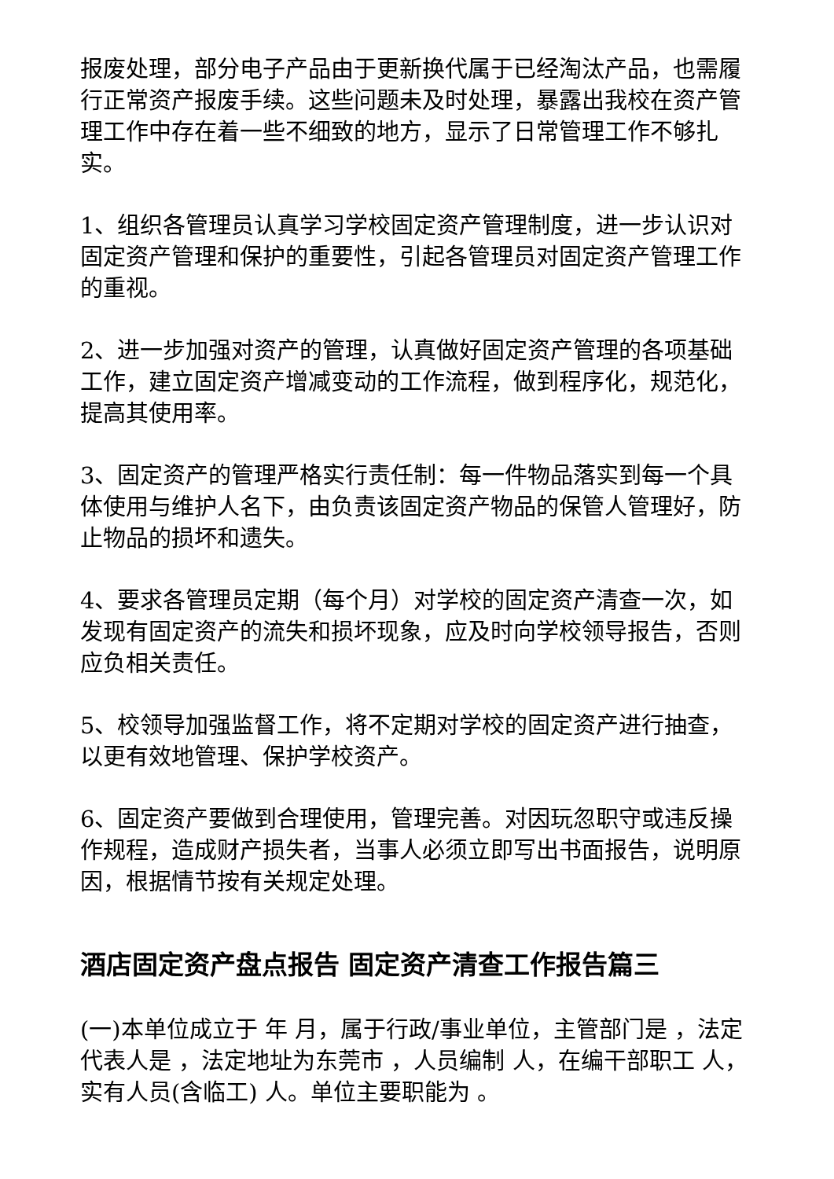报废处理，部分电子产品由于更新换代属于已经淘汰产品，也需履行正常资产报废手续。这些问题未及时处理，暴露出我校在资产管理工作中存在着一些不细致的地方，显示了日常管理工作不够扎实。
1、组织各管理员认真学习学校固定资产管理制度，进一步认识对固定资产管理和保护的重要性，引起各管理员对固定资产管理工作的重视。
2、进一步加强对资产的管理，认真做好固定资产管理的各项基础工作，建立固定资产增减变动的工作流程，做到程序化，规范化，提高其使用率。
3、固定资产的管理严格实行责任制：每一件物品落实到每一个具体使用与维护人名下，由负责该固定资产物品的保管人管理好，防止物品的损坏和遗失。
4、要求各管理员定期（每个月）对学校的固定资产清查一次，如发现有固定资产的流失和损坏现象，应及时向学校领导报告，否则应负相关责任。
5、校领导加强监督工作，将不定期对学校的固定资产进行抽查，以更有效地管理、保护学校资产。
6、固定资产要做到合理使用，管理完善。对因玩忽职守或违反操作规程，造成财产损失者，当事人必须立即写出书面报告，说明原因，根据情节按有关规定处理。
酒店固定资产盘点报告 固定资产清查工作报告篇三
(一)本单位成立于 年 月，属于行政/事业单位，主管部门是 ，法定代表人是 ，法定地址为东莞市 ，人员编制 人，在编干部职工 人，实有人员(含临工) 人。单位主要职能为 。